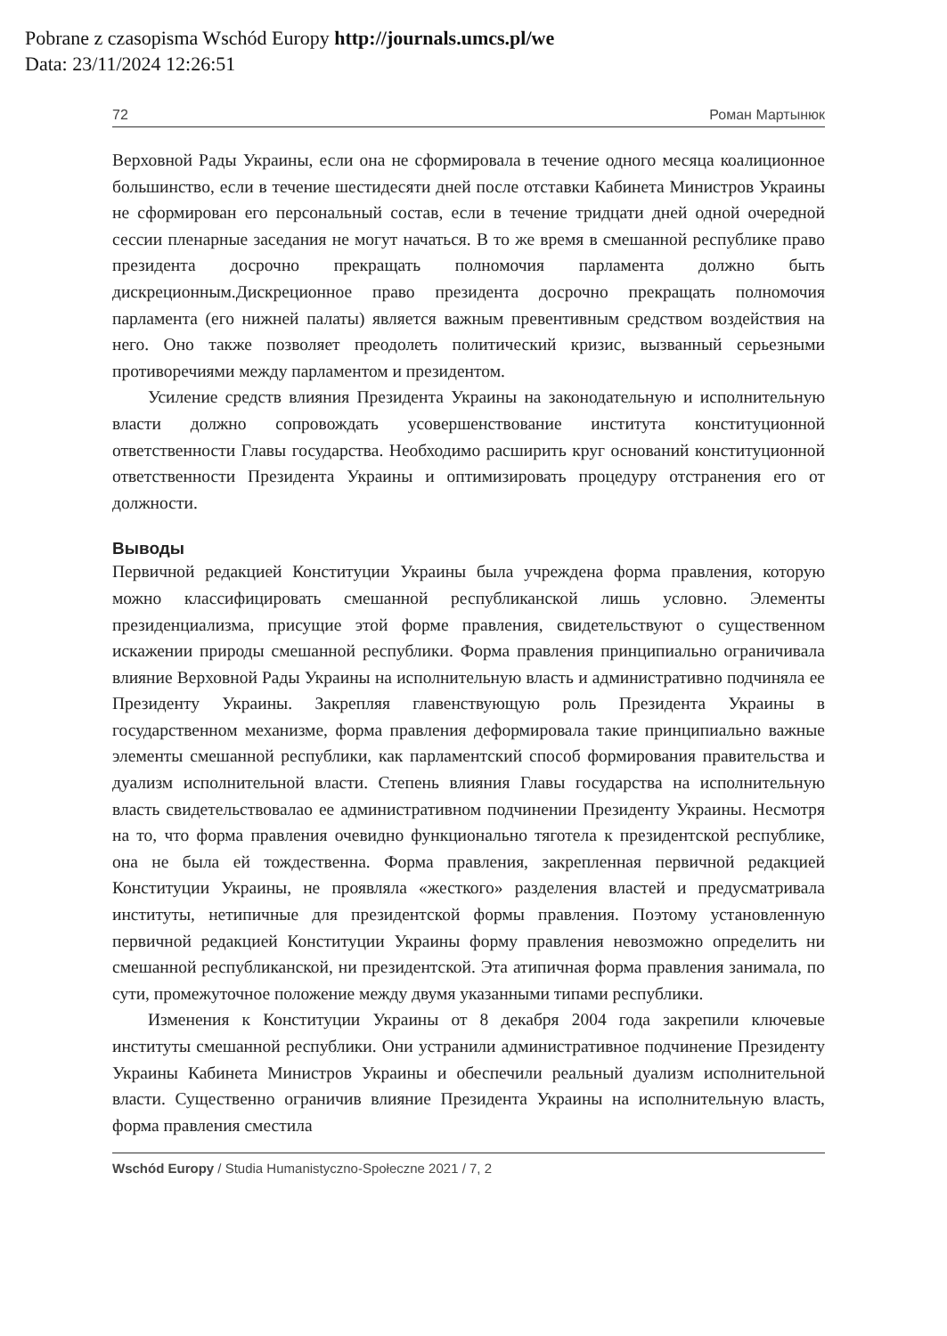Pobrane z czasopisma Wschód Europy http://journals.umcs.pl/we
Data: 23/11/2024 12:26:51
72 Роман Мартынюк
Верховной Рады Украины, если она не сформировала в течение одного месяца коалиционное большинство, если в течение шестидесяти дней после отставки Кабинета Министров Украины не сформирован его персональный состав, если в течение тридцати дней одной очередной сессии пленарные заседания не могут начаться. В то же время в смешанной республике право президента досрочно прекращать полномочия парламента должно быть дискреционным.Дискреционное право президента досрочно прекращать полномочия парламента (его нижней палаты) является важным превентивным средством воздействия на него. Оно также позволяет преодолеть политический кризис, вызванный серьезными противоречиями между парламентом и президентом.
Усиление средств влияния Президента Украины на законодательную и исполнительную власти должно сопровождать усовершенствование института конституционной ответственности Главы государства. Необходимо расширить круг оснований конституционной ответственности Президента Украины и оптимизировать процедуру отстранения его от должности.
Выводы
Первичной редакцией Конституции Украины была учреждена форма правления, которую можно классифицировать смешанной республиканской лишь условно. Элементы президенциализма, присущие этой форме правления, свидетельствуют о существенном искажении природы смешанной республики. Форма правления принципиально ограничивала влияние Верховной Рады Украины на исполнительную власть и административно подчиняла ее Президенту Украины. Закрепляя главенствующую роль Президента Украины в государственном механизме, форма правления деформировала такие принципиально важные элементы смешанной республики, как парламентский способ формирования правительства и дуализм исполнительной власти. Степень влияния Главы государства на исполнительную власть свидетельствовалао ее административном подчинении Президенту Украины. Несмотря на то, что форма правления очевидно функционально тяготела к президентской республике, она не была ей тождественна. Форма правления, закрепленная первичной редакцией Конституции Украины, не проявляла «жесткого» разделения властей и предусматривала институты, нетипичные для президентской формы правления. Поэтому установленную первичной редакцией Конституции Украины форму правления невозможно определить ни смешанной республиканской, ни президентской. Эта атипичная форма правления занимала, по сути, промежуточное положение между двумя указанными типами республики.
Изменения к Конституции Украины от 8 декабря 2004 года закрепили ключевые институты смешанной республики. Они устранили административное подчинение Президенту Украины Кабинета Министров Украины и обеспечили реальный дуализм исполнительной власти. Существенно ограничив влияние Президента Украины на исполнительную власть, форма правления сместила
Wschód Europy / Studia Humanistyczno-Społeczne 2021 / 7, 2